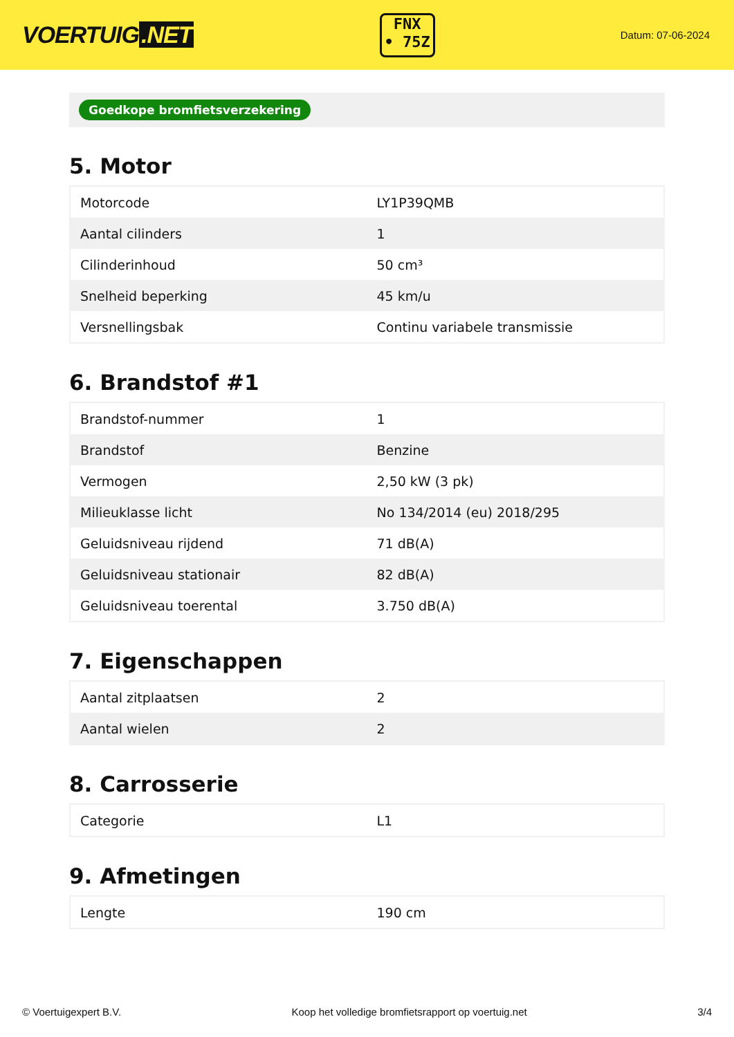VOERTUIG.NET
FNX
• 75Z
Datum: 07-06-2024
Goedkope bromfietsverzekering
5. Motor
| Motorcode | LY1P39QMB |
| Aantal cilinders | 1 |
| Cilinderinhoud | 50 cm³ |
| Snelheid beperking | 45 km/u |
| Versnellingsbak | Continu variabele transmissie |
6. Brandstof #1
| Brandstof-nummer | 1 |
| Brandstof | Benzine |
| Vermogen | 2,50 kW (3 pk) |
| Milieuklasse licht | No 134/2014 (eu) 2018/295 |
| Geluidsniveau rijdend | 71 dB(A) |
| Geluidsniveau stationair | 82 dB(A) |
| Geluidsniveau toerental | 3.750 dB(A) |
7. Eigenschappen
| Aantal zitplaatsen | 2 |
| Aantal wielen | 2 |
8. Carrosserie
| Categorie | L1 |
9. Afmetingen
| Lengte | 190 cm |
© Voertuigexpert B.V. Koop het volledige bromfietsrapport op voertuig.net 3/4